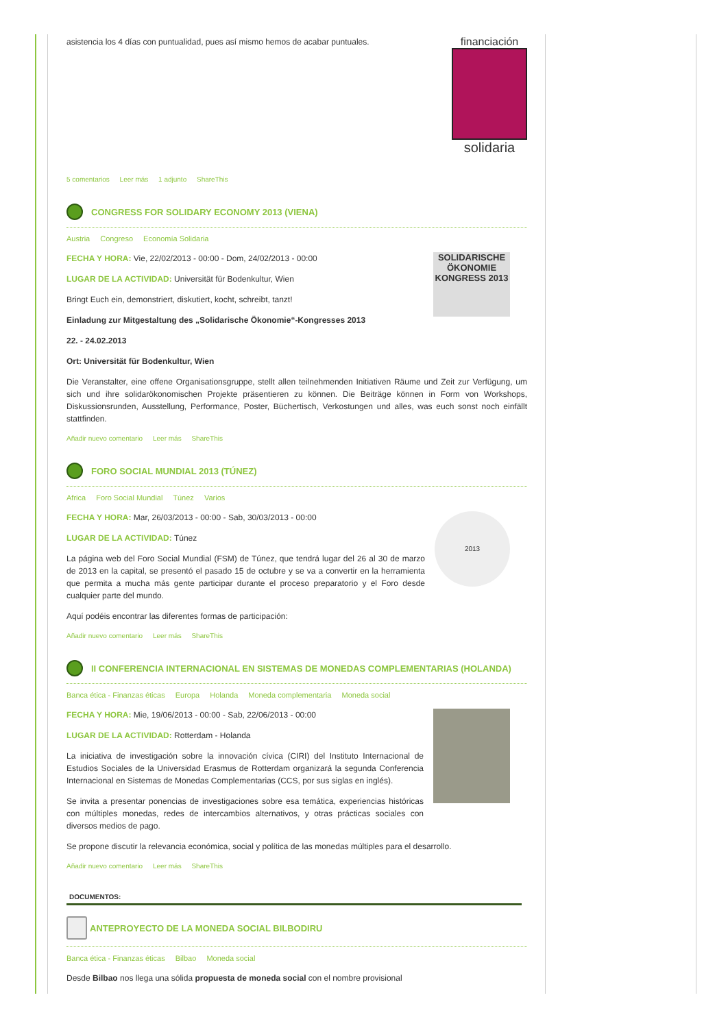financiación
solidaria
asistencia los 4 días con puntualidad, pues así mismo hemos de acabar puntuales.
5 comentarios Leer más 1 adjunto ShareThis
CONGRESS FOR SOLIDARY ECONOMY 2013 (VIENA)
Austria Congreso Economía Solidaria
SOLIDARISCHE ÖKONOMIE KONGRESS 2013
FECHA Y HORA: Vie, 22/02/2013 - 00:00 - Dom, 24/02/2013 - 00:00
LUGAR DE LA ACTIVIDAD: Universität für Bodenkultur, Wien
Bringt Euch ein, demonstriert, diskutiert, kocht, schreibt, tanzt!
Einladung zur Mitgestaltung des „Solidarische Ökonomie“-Kongresses 2013
22. - 24.02.2013
Ort: Universität für Bodenkultur, Wien
Die Veranstalter, eine offene Organisationsgruppe, stellt allen teilnehmenden Initiativen Räume und Zeit zur Verfügung, um sich und ihre solidarökonomischen Projekte präsentieren zu können. Die Beiträge können in Form von Workshops, Diskussionsrunden, Ausstellung, Performance, Poster, Büchertisch, Verkostungen und alles, was euch sonst noch einfällt stattfinden.
Añadir nuevo comentario Leer más ShareThis
FORO SOCIAL MUNDIAL 2013 (TÚNEZ)
Africa Foro Social Mundial Túnez Varios
2013
FECHA Y HORA: Mar, 26/03/2013 - 00:00 - Sab, 30/03/2013 - 00:00
LUGAR DE LA ACTIVIDAD: Túnez
La página web del Foro Social Mundial (FSM) de Túnez, que tendrá lugar del 26 al 30 de marzo de 2013 en la capital, se presentó el pasado 15 de octubre y se va a convertir en la herramienta que permita a mucha más gente participar durante el proceso preparatorio y el Foro desde cualquier parte del mundo.
Aquí podéis encontrar las diferentes formas de participación:
Añadir nuevo comentario Leer más ShareThis
II CONFERENCIA INTERNACIONAL EN SISTEMAS DE MONEDAS COMPLEMENTARIAS (HOLANDA)
Banca ética - Finanzas éticas Europa Holanda Moneda complementaria Moneda social
FECHA Y HORA: Mie, 19/06/2013 - 00:00 - Sab, 22/06/2013 - 00:00
LUGAR DE LA ACTIVIDAD: Rotterdam - Holanda
La iniciativa de investigación sobre la innovación cívica (CIRI) del Instituto Internacional de Estudios Sociales de la Universidad Erasmus de Rotterdam organizará la segunda Conferencia Internacional en Sistemas de Monedas Complementarias (CCS, por sus siglas en inglés).
Se invita a presentar ponencias de investigaciones sobre esa temática, experiencias históricas con múltiples monedas, redes de intercambios alternativos, y otras prácticas sociales con diversos medios de pago.
Se propone discutir la relevancia económica, social y política de las monedas múltiples para el desarrollo.
Añadir nuevo comentario Leer más ShareThis
DOCUMENTOS:
ANTEPROYECTO DE LA MONEDA SOCIAL BILBODIRU
Banca ética - Finanzas éticas Bilbao Moneda social
Desde Bilbao nos llega una sólida propuesta de moneda social con el nombre provisional